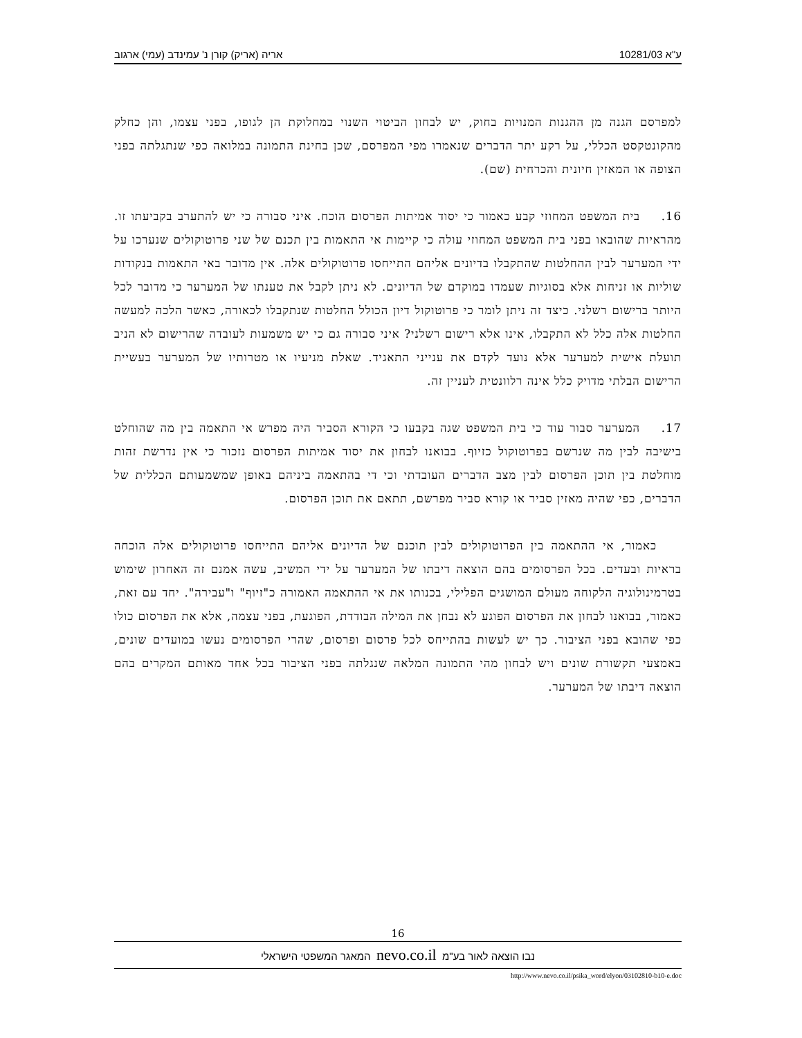ע"א 10281/03 אריה (אריק) קורן נ' עמינדב (עמי) ארגוב
למפרסם הגנה מן ההגנות המנויות בחוק, יש לבחון הביטוי השנוי במחלוקת הן לגופו, בפני עצמו, והן כחלק מהקונטקסט הכללי, על רקע יתר הדברים שנאמרו מפי המפרסם, שכן בחינת התמונה במלואה כפי שנתגלתה בפני הצופה או המאזין חיונית והכרחית (שם).
16. בית המשפט המחוזי קבע כאמור כי יסוד אמיתות הפרסום הוכח. איני סבורה כי יש להתערב בקביעתו זו. מהראיות שהובאו בפני בית המשפט המחוזי עולה כי קיימות אי התאמות בין תכנם של שני פרוטוקולים שנערכו על ידי המערער לבין ההחלטות שהתקבלו בדיונים אליהם התייחסו פרוטוקולים אלה. אין מדובר באי התאמות בנקודות שוליות או זניחות אלא בסוגיות שעמדו במוקדם של הדיונים. לא ניתן לקבל את טענתו של המערער כי מדובר לכל היותר ברישום רשלני. כיצד זה ניתן לומר כי פרוטוקול דיון הכולל החלטות שנתקבלו לכאורה, כאשר הלכה למעשה החלטות אלה כלל לא התקבלו, אינו אלא רישום רשלני? איני סבורה גם כי יש משמעות לעובדה שהרישום לא הניב תועלת אישית למערער אלא נועד לקדם את ענייני התאגיד. שאלת מניעיו או מטרותיו של המערער בעשיית הרישום הבלתי מדויק כלל אינה רלוונטית לעניין זה.
17. המערער סבור עוד כי בית המשפט שגה בקבעו כי הקורא הסביר היה מפרש אי התאמה בין מה שהוחלט בישיבה לבין מה שנרשם בפרוטוקול כזיוף. בבואנו לבחון את יסוד אמיתות הפרסום נזכור כי אין נדרשת זהות מוחלטת בין תוכן הפרסום לבין מצב הדברים העובדתי וכי די בהתאמה ביניהם באופן שמשמעותם הכללית של הדברים, כפי שהיה מאזין סביר או קורא סביר מפרשם, תתאם את תוכן הפרסום.
כאמור, אי ההתאמה בין הפרוטוקולים לבין תוכנם של הדיונים אליהם התייחסו פרוטוקולים אלה הוכחה בראיות ובעדים. בכל הפרסומים בהם הוצאה דיבתו של המערער על ידי המשיב, עשה אמנם זה האחרון שימוש בטרמינולוגיה הלקוחה מעולם המושגים הפלילי, בכנותו את אי ההתאמה האמורה כ"זיוף" ו"עבירה". יחד עם זאת, כאמור, בבואנו לבחון את הפרסום הפוגע לא נבחן את המילה הבודדת, הפוגעת, בפני עצמה, אלא את הפרסום כולו כפי שהובא בפני הציבור. כך יש לעשות בהתייחס לכל פרסום ופרסום, שהרי הפרסומים נעשו במועדים שונים, באמצעי תקשורת שונים ויש לבחון מהי התמונה המלאה שנגלתה בפני הציבור בכל אחד מאותם המקרים בהם הוצאה דיבתו של המערער.
16
נבו הוצאה לאור בע"מ nevo.co.il המאגר המשפטי הישראלי
http://www.nevo.co.il/psika_word/elyon/03102810-b10-e.doc